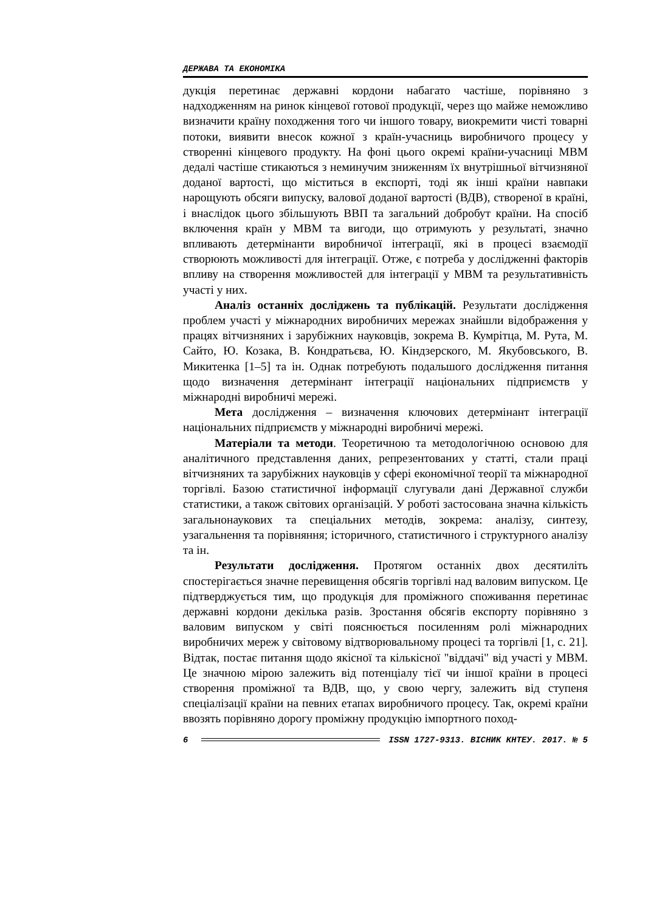ДЕРЖАВА ТА ЕКОНОМІКА
дукція перетинає державні кордони набагато частіше, порівняно з надходженням на ринок кінцевої готової продукції, через що майже неможливо визначити країну походження того чи іншого товару, виокремити чисті товарні потоки, виявити внесок кожної з країн-учасниць виробничого процесу у створенні кінцевого продукту. На фоні цього окремі країни-учасниці МВМ дедалі частіше стикаються з неминучим зниженням їх внутрішньої вітчизняної доданої вартості, що міститься в експорті, тоді як інші країни навпаки нарощують обсяги випуску, валової доданої вартості (ВДВ), створеної в країні, і внаслідок цього збільшують ВВП та загальний добробут країни. На спосіб включення країн у МВМ та вигоди, що отримують у результаті, значно впливають детермінанти виробничої інтеграції, які в процесі взаємодії створюють можливості для інтеграції. Отже, є потреба у дослідженні факторів впливу на створення можливостей для інтеграції у МВМ та результативність участі у них.
Аналіз останніх досліджень та публікацій. Результати дослідження проблем участі у міжнародних виробничих мережах знайшли відображення у працях вітчизняних і зарубіжних науковців, зокрема В. Кумрітца, М. Рута, М. Сайто, Ю. Козака, В. Кондратьєва, Ю. Кіндзерского, М. Якубовського, В. Микитенка [1–5] та ін. Однак потребують подальшого дослідження питання щодо визначення детермінант інтеграції національних підприємств у міжнародні виробничі мережі.
Мета дослідження – визначення ключових детермінант інтеграції національних підприємств у міжнародні виробничі мережі.
Матеріали та методи. Теоретичною та методологічною основою для аналітичного представлення даних, репрезентованих у статті, стали праці вітчизняних та зарубіжних науковців у сфері економічної теорії та міжнародної торгівлі. Базою статистичної інформації слугували дані Державної служби статистики, а також світових організацій. У роботі застосована значна кількість загальнонаукових та спеціальних методів, зокрема: аналізу, синтезу, узагальнення та порівняння; історичного, статистичного і структурного аналізу та ін.
Результати дослідження. Протягом останніх двох десятиліть спостерігається значне перевищення обсягів торгівлі над валовим випуском. Це підтверджується тим, що продукція для проміжного споживання перетинає державні кордони декілька разів. Зростання обсягів експорту порівняно з валовим випуском у світі пояснюється посиленням ролі міжнародних виробничих мереж у світовому відтворювальному процесі та торгівлі [1, с. 21]. Відтак, постає питання щодо якісної та кількісної "віддачі" від участі у МВМ. Це значною мірою залежить від потенціалу тієї чи іншої країни в процесі створення проміжної та ВДВ, що, у свою чергу, залежить від ступеня спеціалізації країни на певних етапах виробничого процесу. Так, окремі країни ввозять порівняно дорогу проміжну продукцію імпортного поход-
6
ISSN 1727-9313. ВІСНИК КНТЕУ. 2017. № 5